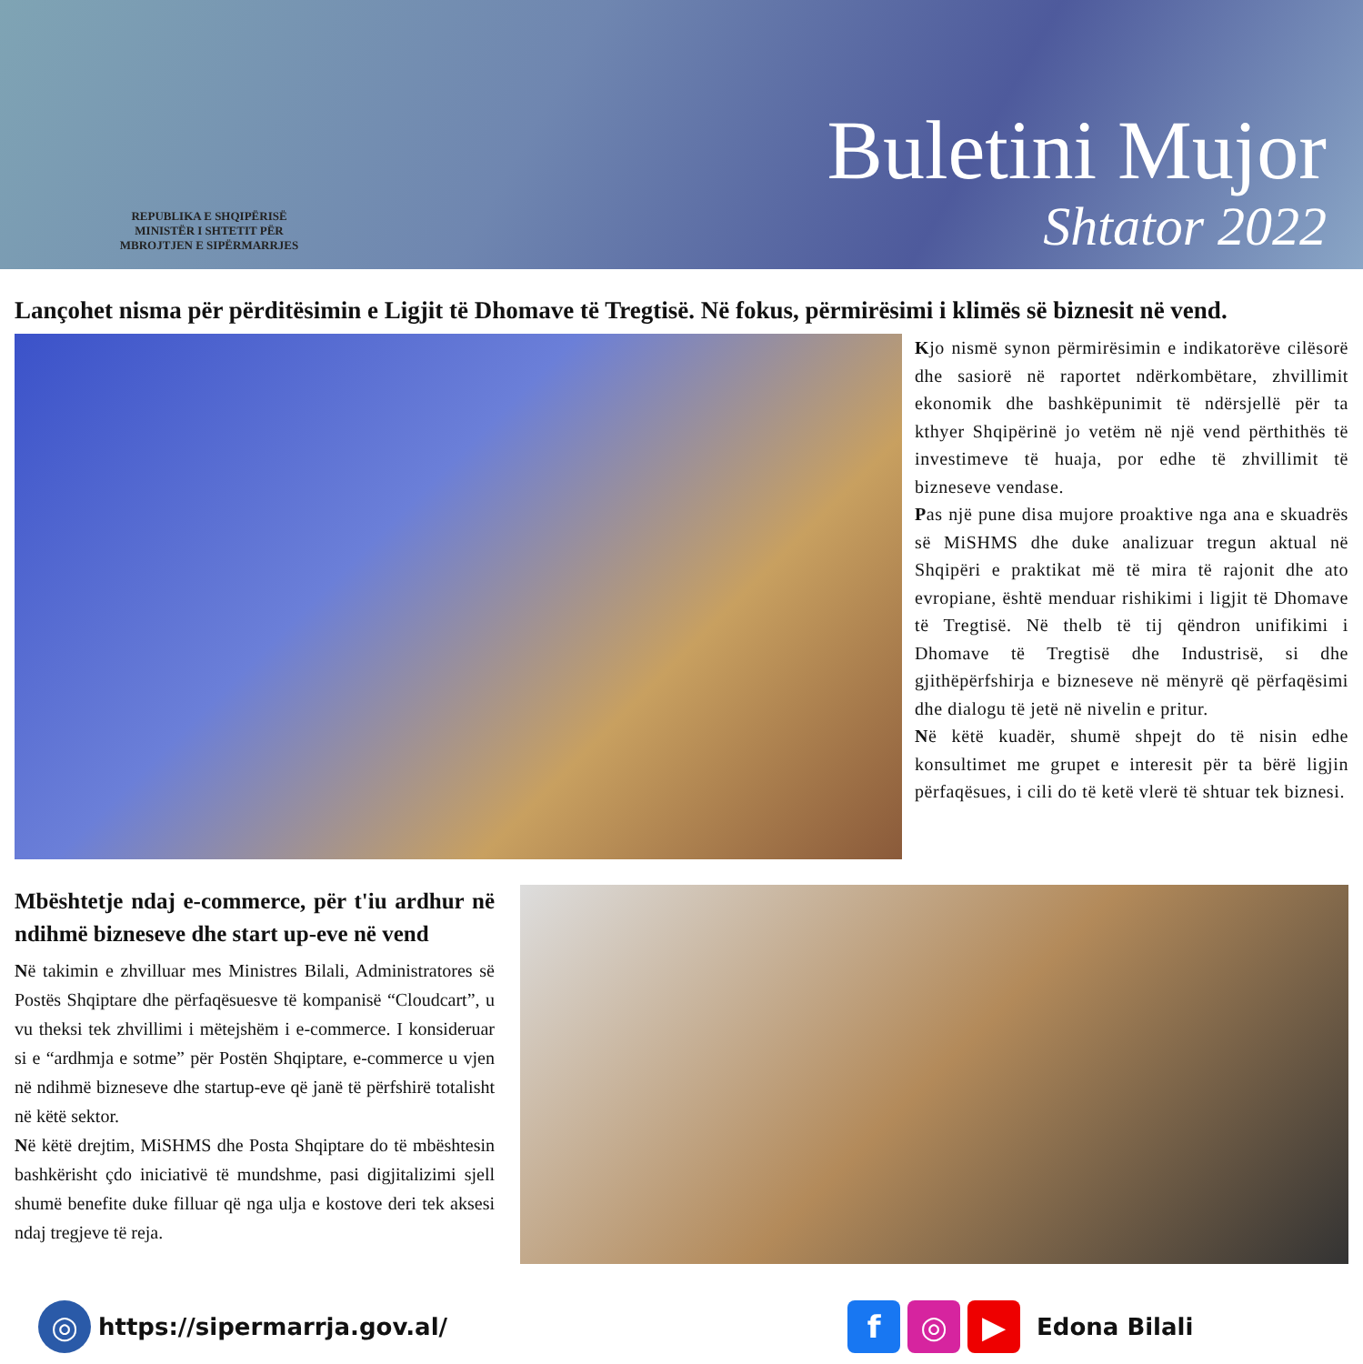REPUBLIKA E SHQIPËRISË
MINISTËR I SHTETIT PËR
MBROJTJEN E SIPËRMARRJES
Buletini Mujor
Shtator 2022
Lançohet nisma për përditësimin e Ligjit të Dhomave të Tregtisë. Në fokus, përmirësimi i klimës së biznesit në vend.
Kjo nismë synon përmirësimin e indikatorëve cilësorë dhe sasiorë në raportet ndërkombëtare, zhvillimit ekonomik dhe bashkëpunimit të ndërsjellë për ta kthyer Shqipërinë jo vetëm në një vend përthithës të investimeve të huaja, por edhe të zhvillimit të bizneseve vendase.
Pas një pune disa mujore proaktive nga ana e skuadrës së MiSHMS dhe duke analizuar tregun aktual në Shqipëri e praktikat më të mira të rajonit dhe ato evropiane, është menduar rishikimi i ligjit të Dhomave të Tregtisë. Në thelb të tij qëndron unifikimi i Dhomave të Tregtisë dhe Industrisë, si dhe gjithëpërfshirja e bizneseve në mënyrë që përfaqësimi dhe dialogu të jetë në nivelin e pritur.
Në këtë kuadër, shumë shpejt do të nisin edhe konsultimet me grupet e interesit për ta bërë ligjin përfaqësues, i cili do të ketë vlerë të shtuar tek biznesi.
Mbështetje ndaj e-commerce, për t'iu ardhur në ndihmë bizneseve dhe start up-eve në vend
Në takimin e zhvilluar mes Ministres Bilali, Administratores së Postës Shqiptare dhe përfaqësuesve të kompanisë “Cloudcart”, u vu theksi tek zhvillimi i mëtejshëm i e-commerce. I konsideruar si e “ardhmja e sotme” për Postën Shqiptare, e-commerce u vjen në ndihmë bizneseve dhe startup-eve që janë të përfshirë totalisht në këtë sektor.
Në këtë drejtim, MiSHMS dhe Posta Shqiptare do të mbështesin bashkërisht çdo iniciativë të mundshme, pasi digjitalizimi sjell shumë benefite duke filluar që nga ulja e kostove deri tek aksesi ndaj tregjeve të reja.
◎ https://sipermarrja.gov.al/ f ◎ ▶ Edona Bilali